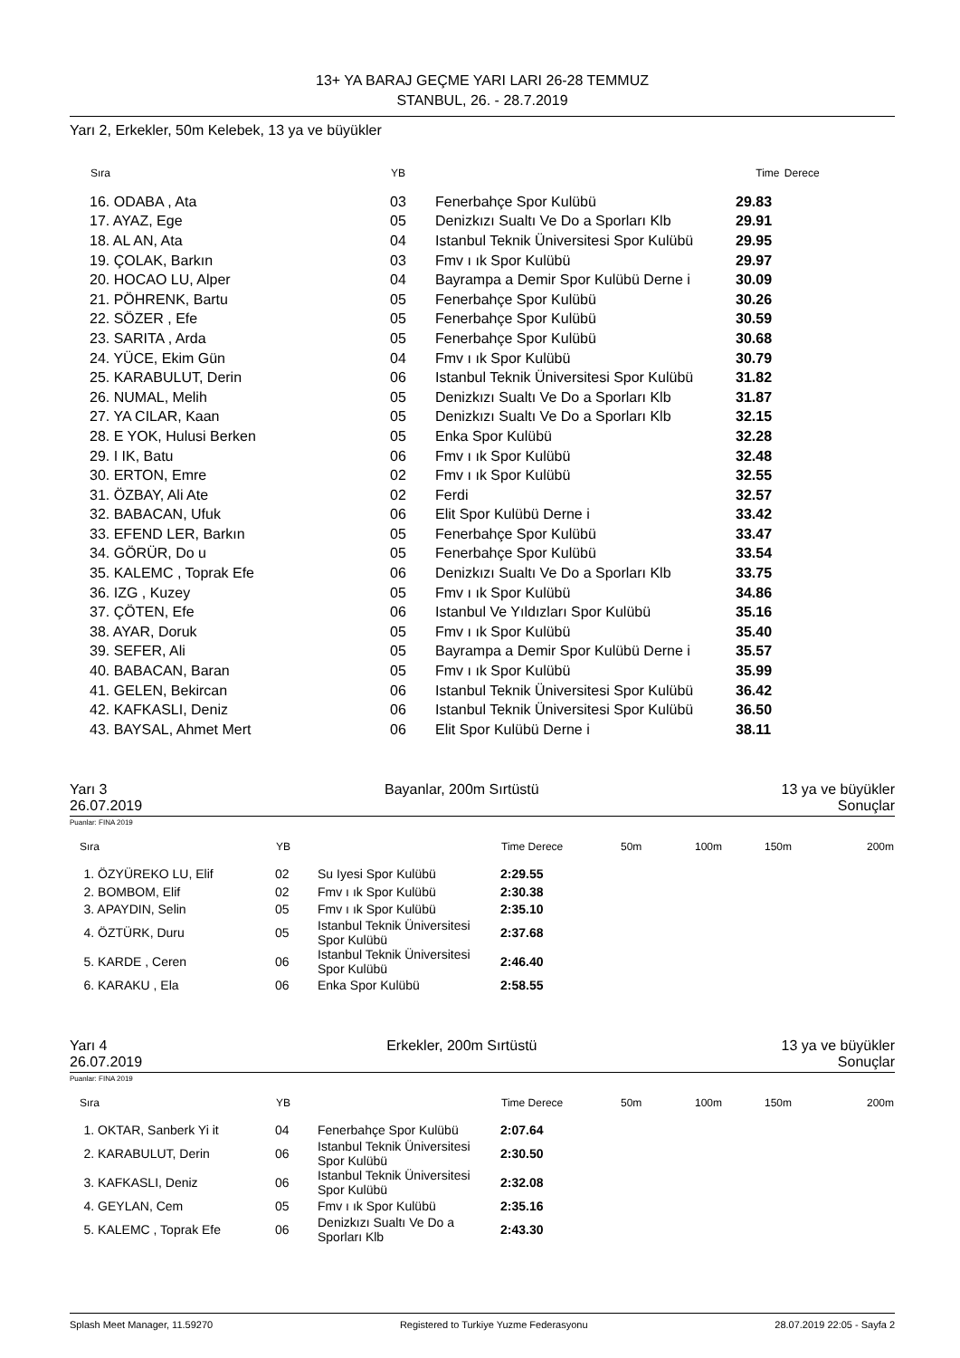13+ YA BARAJ GEÇME YARI LARI 26-28 TEMMUZ
STANBUL, 26. - 28.7.2019
Yarı 2, Erkekler, 50m Kelebek, 13 ya ve büyükler
| | Sıra | YB | | Time | Derece |
| --- | --- | --- | --- | --- | --- |
| | 16. ODABA , Ata | 03 | Fenerbahçe Spor Kulübü | 29.83 | |
| | 17. AYAZ, Ege | 05 | Denizkızı Sualtı Ve Do a Sporları Klb | 29.91 | |
| | 18. AL AN, Ata | 04 | Istanbul Teknik Üniversitesi Spor Kulübü | 29.95 | |
| | 19. ÇOLAK, Barkın | 03 | Fmv ı ık Spor Kulübü | 29.97 | |
| | 20. HOCAO LU, Alper | 04 | Bayrampa a Demir Spor Kulübü Derne i | 30.09 | |
| | 21. PÖHRENK, Bartu | 05 | Fenerbahçe Spor Kulübü | 30.26 | |
| | 22. SÖZER , Efe | 05 | Fenerbahçe Spor Kulübü | 30.59 | |
| | 23. SARITA , Arda | 05 | Fenerbahçe Spor Kulübü | 30.68 | |
| | 24. YÜCE, Ekim Gün | 04 | Fmv ı ık Spor Kulübü | 30.79 | |
| | 25. KARABULUT, Derin | 06 | Istanbul Teknik Üniversitesi Spor Kulübü | 31.82 | |
| | 26. NUMAL, Melih | 05 | Denizkızı Sualtı Ve Do a Sporları Klb | 31.87 | |
| | 27. YA CILAR, Kaan | 05 | Denizkızı Sualtı Ve Do a Sporları Klb | 32.15 | |
| | 28. E YOK, Hulusi Berken | 05 | Enka Spor Kulübü | 32.28 | |
| | 29. I IK, Batu | 06 | Fmv ı ık Spor Kulübü | 32.48 | |
| | 30. ERTON, Emre | 02 | Fmv ı ık Spor Kulübü | 32.55 | |
| | 31. ÖZBAY, Ali Ate | 02 | Ferdi | 32.57 | |
| | 32. BABACAN, Ufuk | 06 | Elit Spor Kulübü Derne i | 33.42 | |
| | 33. EFEND LER, Barkın | 05 | Fenerbahçe Spor Kulübü | 33.47 | |
| | 34. GÖRÜR, Do u | 05 | Fenerbahçe Spor Kulübü | 33.54 | |
| | 35. KALEMC , Toprak Efe | 06 | Denizkızı Sualtı Ve Do a Sporları Klb | 33.75 | |
| | 36. IZG , Kuzey | 05 | Fmv ı ık Spor Kulübü | 34.86 | |
| | 37. ÇÖTEN, Efe | 06 | Istanbul Ve Yıldızları Spor Kulübü | 35.16 | |
| | 38. AYAR, Doruk | 05 | Fmv ı ık Spor Kulübü | 35.40 | |
| | 39. SEFER, Ali | 05 | Bayrampa a Demir Spor Kulübü Derne i | 35.57 | |
| | 40. BABACAN, Baran | 05 | Fmv ı ık Spor Kulübü | 35.99 | |
| | 41. GELEN, Bekircan | 06 | Istanbul Teknik Üniversitesi Spor Kulübü | 36.42 | |
| | 42. KAFKASLI, Deniz | 06 | Istanbul Teknik Üniversitesi Spor Kulübü | 36.50 | |
| | 43. BAYSAL, Ahmet Mert | 06 | Elit Spor Kulübü Derne i | 38.11 | |
Yarı 3
26.07.2019 Bayanlar, 200m Sırtüstü 13 ya ve büyükler
Sonuçlar
Puanlar: FINA 2019
| Sıra | YB | | Time Derece | 50m | 100m | 150m | 200m |
| --- | --- | --- | --- | --- | --- | --- | --- |
| 1. ÖZYÜREKO LU, Elif | 02 | Su Iyesi Spor Kulübü | 2:29.55 | | | | |
| 2. BOMBOM, Elif | 02 | Fmv ı ık Spor Kulübü | 2:30.38 | | | | |
| 3. APAYDIN, Selin | 05 | Fmv ı ık Spor Kulübü | 2:35.10 | | | | |
| 4. ÖZTÜRK, Duru | 05 | Istanbul Teknik Üniversitesi Spor Kulübü | 2:37.68 | | | | |
| 5. KARDE , Ceren | 06 | Istanbul Teknik Üniversitesi Spor Kulübü | 2:46.40 | | | | |
| 6. KARAKU , Ela | 06 | Enka Spor Kulübü | 2:58.55 | | | | |
Yarı 4
26.07.2019 Erkekler, 200m Sırtüstü 13 ya ve büyükler
Sonuçlar
Puanlar: FINA 2019
| Sıra | YB | | Time Derece | 50m | 100m | 150m | 200m |
| --- | --- | --- | --- | --- | --- | --- | --- |
| 1. OKTAR, Sanberk Yi it | 04 | Fenerbahçe Spor Kulübü | 2:07.64 | | | | |
| 2. KARABULUT, Derin | 06 | Istanbul Teknik Üniversitesi Spor Kulübü | 2:30.50 | | | | |
| 3. KAFKASLI, Deniz | 06 | Istanbul Teknik Üniversitesi Spor Kulübü | 2:32.08 | | | | |
| 4. GEYLAN, Cem | 05 | Fmv ı ık Spor Kulübü | 2:35.16 | | | | |
| 5. KALEMC , Toprak Efe | 06 | Denizkızı Sualtı Ve Do a Sporları Klb | 2:43.30 | | | | |
Splash Meet Manager, 11.59270 Registered to Turkiye Yuzme Federasyonu 28.07.2019 22:05 - Sayfa 2